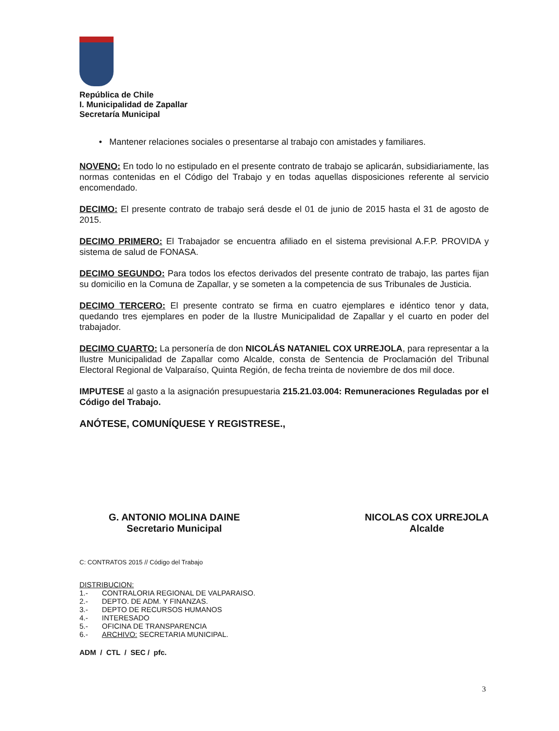República de Chile
I. Municipalidad de Zapallar
Secretaría Municipal
• Mantener relaciones sociales o presentarse al trabajo con amistades y familiares.
NOVENO: En todo lo no estipulado en el presente contrato de trabajo se aplicarán, subsidiariamente, las normas contenidas en el Código del Trabajo y en todas aquellas disposiciones referente al servicio encomendado.
DECIMO: El presente contrato de trabajo será desde el 01 de junio de 2015 hasta el 31 de agosto de 2015.
DECIMO PRIMERO: El Trabajador se encuentra afiliado en el sistema previsional A.F.P. PROVIDA y sistema de salud de FONASA.
DECIMO SEGUNDO: Para todos los efectos derivados del presente contrato de trabajo, las partes fijan su domicilio en la Comuna de Zapallar, y se someten a la competencia de sus Tribunales de Justicia.
DECIMO TERCERO: El presente contrato se firma en cuatro ejemplares e idéntico tenor y data, quedando tres ejemplares en poder de la Ilustre Municipalidad de Zapallar y el cuarto en poder del trabajador.
DECIMO CUARTO: La personería de don NICOLÁS NATANIEL COX URREJOLA, para representar a la Ilustre Municipalidad de Zapallar como Alcalde, consta de Sentencia de Proclamación del Tribunal Electoral Regional de Valparaíso, Quinta Región, de fecha treinta de noviembre de dos mil doce.
IMPUTESE al gasto a la asignación presupuestaria 215.21.03.004: Remuneraciones Reguladas por el Código del Trabajo.
ANÓTESE, COMUNÍQUESE Y REGISTRESE.,
G. ANTONIO MOLINA DAINE
Secretario Municipal
NICOLAS COX URREJOLA
Alcalde
C: CONTRATOS 2015 // Código del Trabajo
DISTRIBUCION:
1.- CONTRALORIA REGIONAL DE VALPARAISO.
2.- DEPTO. DE ADM. Y FINANZAS.
3.- DEPTO DE RECURSOS HUMANOS
4.- INTERESADO
5.- OFICINA DE TRANSPARENCIA
6.- ARCHIVO: SECRETARIA MUNICIPAL.
ADM / CTL / SEC / pfc.
3